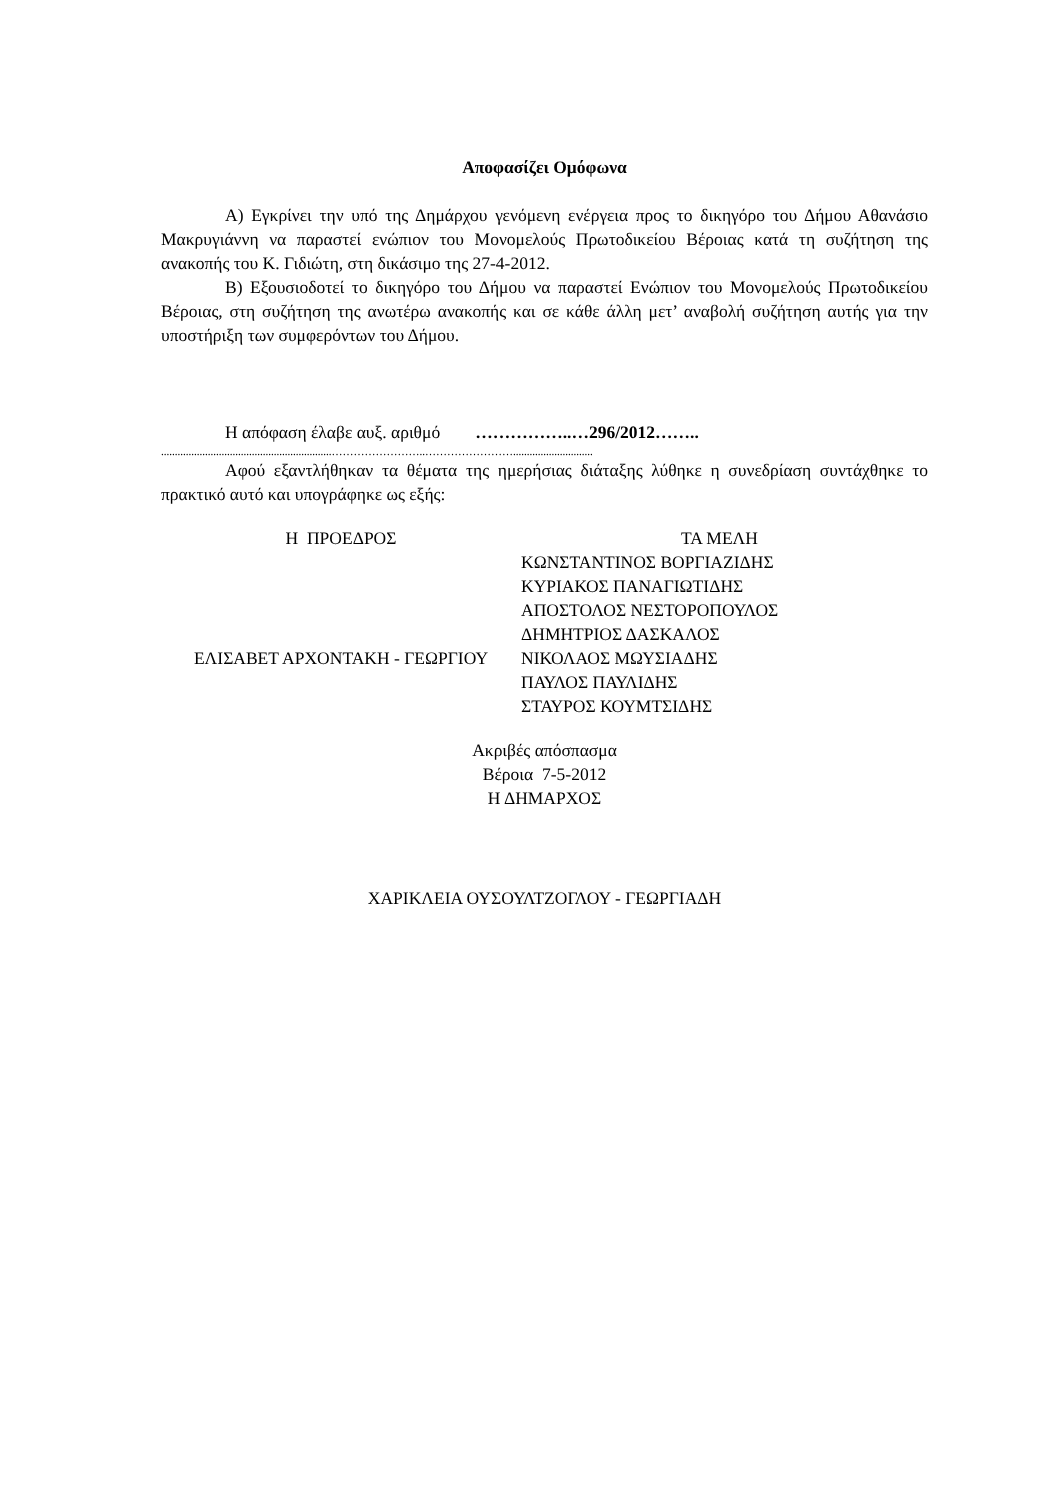Αποφασίζει Ομόφωνα
Α) Εγκρίνει την υπό της Δημάρχου γενόμενη ενέργεια προς το δικηγόρο του Δήμου Αθανάσιο Μακρυγιάννη να παραστεί ενώπιον του Μονομελούς Πρωτοδικείου Βέροιας κατά τη συζήτηση της ανακοπής του Κ. Γιδιώτη, στη δικάσιμο της 27-4-2012.
Β) Εξουσιοδοτεί το δικηγόρο του Δήμου να παραστεί Ενώπιον του Μονομελούς Πρωτοδικείου Βέροιας, στη συζήτηση της ανωτέρω ανακοπής και σε κάθε άλλη μετ’ αναβολή συζήτηση αυτής για την υποστήριξη των συμφερόντων του Δήμου.
Η απόφαση έλαβε αυξ. αριθμό ……………..…296/2012……..
..............................................................……………………..…………………….............................
Αφού εξαντλήθηκαν τα θέματα της ημερήσιας διάταξης λύθηκε η συνεδρίαση συντάχθηκε το πρακτικό αυτό και υπογράφηκε ως εξής:
Η ΠΡΟΕΔΡΟΣ
ΕΛΙΣΑΒΕΤ ΑΡΧΟΝΤΑΚΗ - ΓΕΩΡΓΙΟΥ
ΤΑ ΜΕΛΗ
ΚΩΝΣΤΑΝΤΙΝΟΣ ΒΟΡΓΙΑΖΙΔΗΣ
ΚΥΡΙΑΚΟΣ ΠΑΝΑΓΙΩΤΙΔΗΣ
ΑΠΟΣΤΟΛΟΣ ΝΕΣΤΟΡΟΠΟΥΛΟΣ
ΔΗΜΗΤΡΙΟΣ ΔΑΣΚΑΛΟΣ
ΝΙΚΟΛΑΟΣ ΜΩΥΣΙΑΔΗΣ
ΠΑΥΛΟΣ ΠΑΥΛΙΔΗΣ
ΣΤΑΥΡΟΣ ΚΟΥΜΤΣΙΔΗΣ
Ακριβές απόσπασμα
Βέροια 7-5-2012
Η ΔΗΜΑΡΧΟΣ
ΧΑΡΙΚΛΕΙΑ ΟΥΣΟΥΛΤΖΟΓΛΟΥ - ΓΕΩΡΓΙΑΔΗ